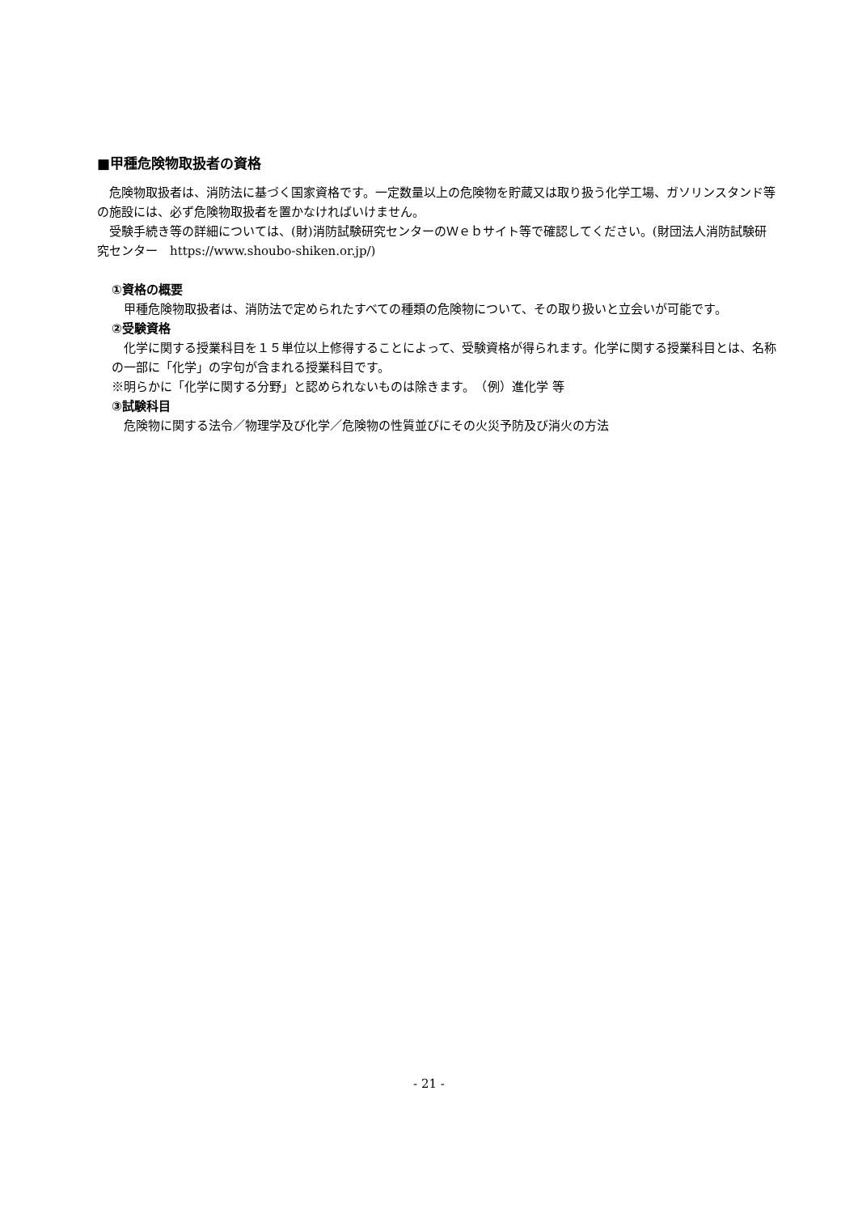■甲種危険物取扱者の資格
　危険物取扱者は、消防法に基づく国家資格です。一定数量以上の危険物を貯蔵又は取り扱う化学工場、ガソリンスタンド等の施設には、必ず危険物取扱者を置かなければいけません。
　受験手続き等の詳細については、(財)消防試験研究センターのＷｅｂサイト等で確認してください。(財団法人消防試験研究センター　https://www.shoubo-shiken.or.jp/)
①資格の概要
　甲種危険物取扱者は、消防法で定められたすべての種類の危険物について、その取り扱いと立会いが可能です。
②受験資格
　化学に関する授業科目を１５単位以上修得することによって、受験資格が得られます。化学に関する授業科目とは、名称の一部に「化学」の字句が含まれる授業科目です。
※明らかに「化学に関する分野」と認められないものは除きます。　（例）進化学 等
③試験科目
　危険物に関する法令／物理学及び化学／危険物の性質並びにその火災予防及び消火の方法
- 21 -